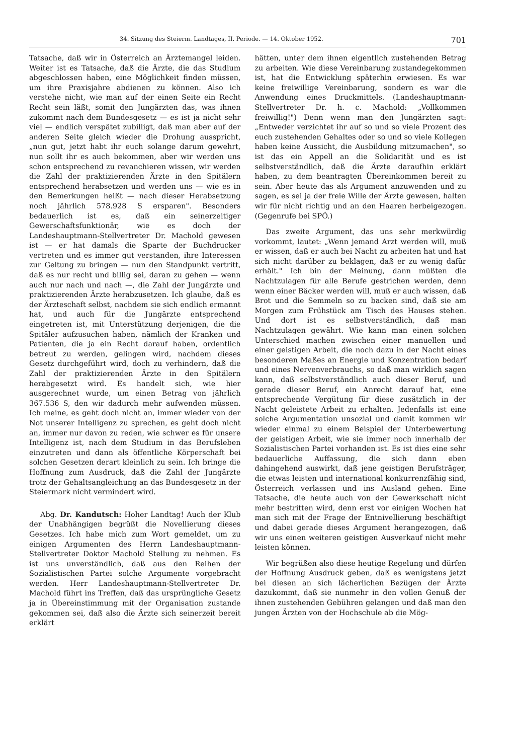34. Sitzung des Steierm. Landtages, II. Periode. — 14. Oktober 1952. 701
Tatsache, daß wir in Österreich an Ärztemangel leiden. Weiter ist es Tatsache, daß die Ärzte, die das Studium abgeschlossen haben, eine Möglichkeit finden müssen, um ihre Praxisjahre abdienen zu können. Also ich verstehe nicht, wie man auf der einen Seite ein Recht Recht sein läßt, somit den Jungärzten das, was ihnen zukommt nach dem Bundesgesetz — es ist ja nicht sehr viel — endlich verspätet zubilligt, daß man aber auf der anderen Seite gleich wieder die Drohung ausspricht, „nun gut, jetzt habt ihr euch solange darum gewehrt, nun sollt ihr es auch bekommen, aber wir werden uns schon entsprechend zu revanchieren wissen, wir werden die Zahl der praktizierenden Ärzte in den Spitälern entsprechend herabsetzen und werden uns — wie es in den Bemerkungen heißt — nach dieser Herabsetzung noch jährlich 578.928 S ersparen". Besonders bedauerlich ist es, daß ein seinerzeitiger Gewerschaftsfunktionär, wie es doch der Landeshauptmann-Stellvertreter Dr. Machold gewesen ist — er hat damals die Sparte der Buchdrucker vertreten und es immer gut verstanden, ihre Interessen zur Geltung zu bringen — nun den Standpunkt vertritt, daß es nur recht und billig sei, daran zu gehen — wenn auch nur nach und nach —, die Zahl der Jungärzte und praktizierenden Ärzte herabzusetzen. Ich glaube, daß es der Ärzteschaft selbst, nachdem sie sich endlich ermannt hat, und auch für die Jungärzte entsprechend eingetreten ist, mit Unterstützung derjenigen, die die Spitäler aufzusuchen haben, nämlich der Kranken und Patienten, die ja ein Recht darauf haben, ordentlich betreut zu werden, gelingen wird, nachdem dieses Gesetz durchgeführt wird, doch zu verhindern, daß die Zahl der praktizierenden Ärzte in den Spitälern herabgesetzt wird. Es handelt sich, wie hier ausgerechnet wurde, um einen Betrag von jährlich 367.536 S, den wir dadurch mehr aufwenden müssen. Ich meine, es geht doch nicht an, immer wieder von der Not unserer Intelligenz zu sprechen, es geht doch nicht an, immer nur davon zu reden, wie schwer es für unsere Intelligenz ist, nach dem Studium in das Berufsleben einzutreten und dann als öffentliche Körperschaft bei solchen Gesetzen derart kleinlich zu sein. Ich bringe die Hoffnung zum Ausdruck, daß die Zahl der Jungärzte trotz der Gehaltsangleichung an das Bundesgesetz in der Steiermark nicht vermindert wird.
Abg. Dr. Kandutsch: Hoher Landtag! Auch der Klub der Unabhängigen begrüßt die Novellierung dieses Gesetzes. Ich habe mich zum Wort gemeldet, um zu einigen Argumenten des Herrn Landeshauptmann-Stellvertreter Doktor Machold Stellung zu nehmen. Es ist uns unverständlich, daß aus den Reihen der Sozialistischen Partei solche Argumente vorgebracht werden. Herr Landeshauptmann-Stellvertreter Dr. Machold führt ins Treffen, daß das ursprüngliche Gesetz ja in Übereinstimmung mit der Organisation zustande gekommen sei, daß also die Ärzte sich seinerzeit bereit erklärt
hätten, unter dem ihnen eigentlich zustehenden Betrag zu arbeiten. Wie diese Vereinbarung zustandegekommen ist, hat die Entwicklung späterhin erwiesen. Es war keine freiwillige Vereinbarung, sondern es war die Anwendung eines Druckmittels. (Landeshauptmann-Stellvertreter Dr. h. c. Machold: „Vollkommen freiwillig!") Denn wenn man den Jungärzten sagt: „Entweder verzichtet ihr auf so und so viele Prozent des euch zustehenden Gehaltes oder so und so viele Kollegen haben keine Aussicht, die Ausbildung mitzumachen", so ist das ein Appell an die Solidarität und es ist selbstverständlich, daß die Ärzte daraufhin erklärt haben, zu dem beantragten Übereinkommen bereit zu sein. Aber heute das als Argument anzuwenden und zu sagen, es sei ja der freie Wille der Ärzte gewesen, halten wir für nicht richtig und an den Haaren herbeigezogen. (Gegenrufe bei SPÖ.)
Das zweite Argument, das uns sehr merkwürdig vorkommt, lautet: „Wenn jemand Arzt werden will, muß er wissen, daß er auch bei Nacht zu arbeiten hat und hat sich nicht darüber zu beklagen, daß er zu wenig dafür erhält." Ich bin der Meinung, dann müßten die Nachtzulagen für alle Berufe gestrichen werden, denn wenn einer Bäcker werden will, muß er auch wissen, daß Brot und die Semmeln so zu backen sind, daß sie am Morgen zum Frühstück am Tisch des Hauses stehen. Und dort ist es selbstverständlich, daß man Nachtzulagen gewährt. Wie kann man einen solchen Unterschied machen zwischen einer manuellen und einer geistigen Arbeit, die noch dazu in der Nacht eines besonderen Maßes an Energie und Konzentration bedarf und eines Nervenverbrauchs, so daß man wirklich sagen kann, daß selbstverständlich auch dieser Beruf, und gerade dieser Beruf, ein Anrecht darauf hat, eine entsprechende Vergütung für diese zusätzlich in der Nacht geleistete Arbeit zu erhalten. Jedenfalls ist eine solche Argumentation unsozial und damit kommen wir wieder einmal zu einem Beispiel der Unterbewertung der geistigen Arbeit, wie sie immer noch innerhalb der Sozialistischen Partei vorhanden ist. Es ist dies eine sehr bedauerliche Auffassung, die sich dann eben dahingehend auswirkt, daß jene geistigen Berufsträger, die etwas leisten und international konkurrenzfähig sind, Österreich verlassen und ins Ausland gehen. Eine Tatsache, die heute auch von der Gewerkschaft nicht mehr bestritten wird, denn erst vor einigen Wochen hat man sich mit der Frage der Entnivellierung beschäftigt und dabei gerade dieses Argument herangezogen, daß wir uns einen weiteren geistigen Ausverkauf nicht mehr leisten können.
Wir begrüßen also diese heutige Regelung und dürfen der Hoffnung Ausdruck geben, daß es wenigstens jetzt bei diesen an sich lächerlichen Bezügen der Ärzte dazukommt, daß sie nunmehr in den vollen Genuß der ihnen zustehenden Gebühren gelangen und daß man den jungen Ärzten von der Hochschule ab die Mög-